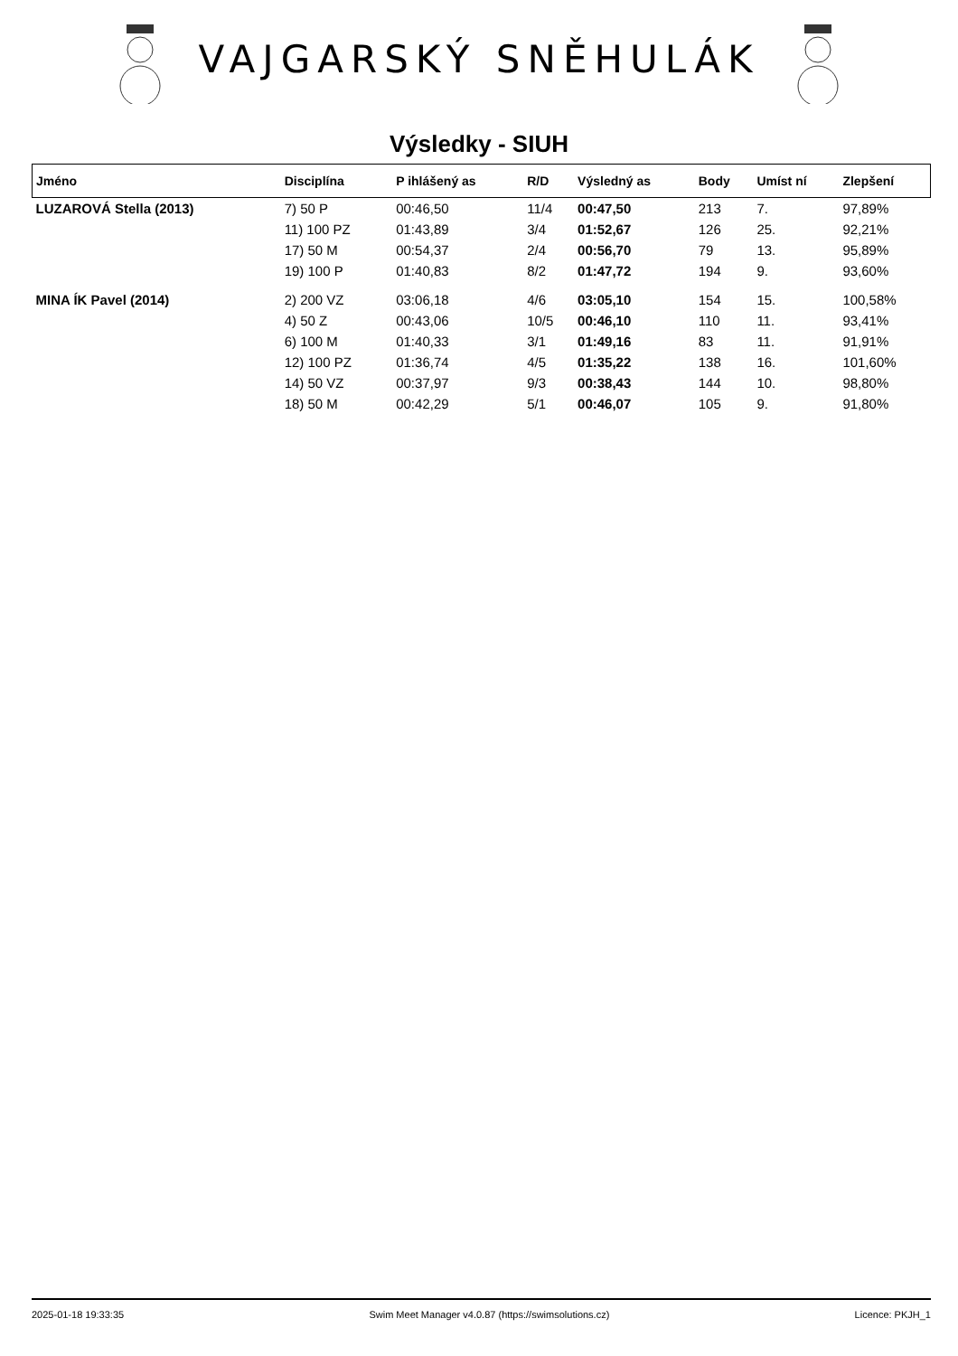VAJGARSKÝ SNĚHULÁK
Výsledky - SIUH
| Jméno | Disciplína | P ihlášený as | R/D | Výsledný as | Body | Umíst ní | Zlepšení |
| --- | --- | --- | --- | --- | --- | --- | --- |
| LUZAROVÁ Stella (2013) | 7) 50 P | 00:46,50 | 11/4 | 00:47,50 | 213 | 7. | 97,89% |
| | 11) 100 PZ | 01:43,89 | 3/4 | 01:52,67 | 126 | 25. | 92,21% |
| | 17) 50 M | 00:54,37 | 2/4 | 00:56,70 | 79 | 13. | 95,89% |
| | 19) 100 P | 01:40,83 | 8/2 | 01:47,72 | 194 | 9. | 93,60% |
| MINA ÍK Pavel (2014) | 2) 200 VZ | 03:06,18 | 4/6 | 03:05,10 | 154 | 15. | 100,58% |
| | 4) 50 Z | 00:43,06 | 10/5 | 00:46,10 | 110 | 11. | 93,41% |
| | 6) 100 M | 01:40,33 | 3/1 | 01:49,16 | 83 | 11. | 91,91% |
| | 12) 100 PZ | 01:36,74 | 4/5 | 01:35,22 | 138 | 16. | 101,60% |
| | 14) 50 VZ | 00:37,97 | 9/3 | 00:38,43 | 144 | 10. | 98,80% |
| | 18) 50 M | 00:42,29 | 5/1 | 00:46,07 | 105 | 9. | 91,80% |
2025-01-18 19:33:35 Swim Meet Manager v4.0.87 (https://swimsolutions.cz) Licence: PKJH_1